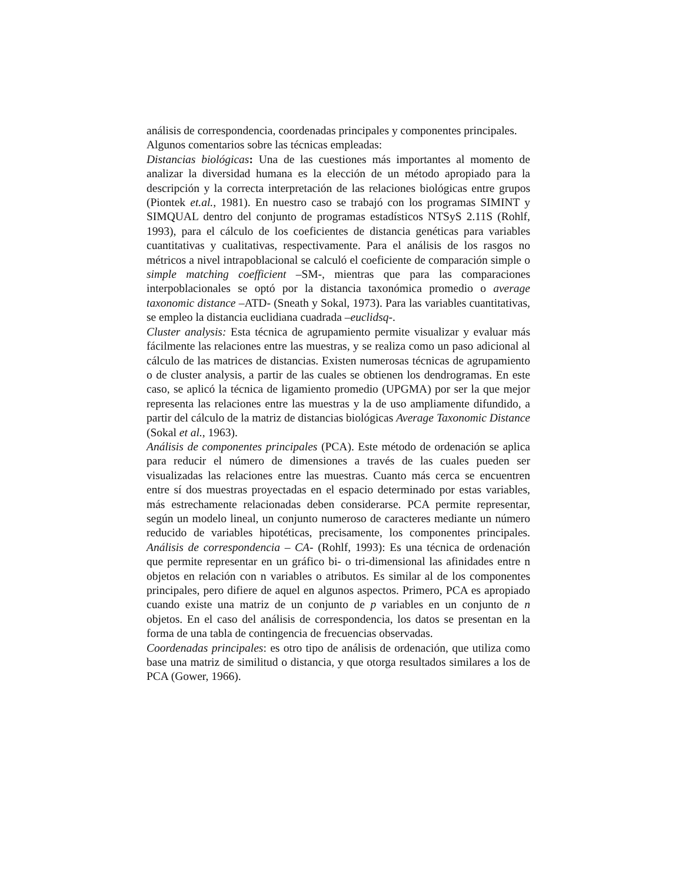análisis de correspondencia, coordenadas principales y componentes principales.
Algunos comentarios sobre las técnicas empleadas:
Distancias biológicas: Una de las cuestiones más importantes al momento de analizar la diversidad humana es la elección de un método apropiado para la descripción y la correcta interpretación de las relaciones biológicas entre grupos (Piontek et.al., 1981). En nuestro caso se trabajó con los programas SIMINT y SIMQUAL dentro del conjunto de programas estadísticos NTSyS 2.11S (Rohlf, 1993), para el cálculo de los coeficientes de distancia genéticas para variables cuantitativas y cualitativas, respectivamente. Para el análisis de los rasgos no métricos a nivel intrapoblacional se calculó el coeficiente de comparación simple o simple matching coefficient –SM-, mientras que para las comparaciones interpoblacionales se optó por la distancia taxonómica promedio o average taxonomic distance –ATD- (Sneath y Sokal, 1973). Para las variables cuantitativas, se empleo la distancia euclidiana cuadrada –euclidsq-.
Cluster analysis: Esta técnica de agrupamiento permite visualizar y evaluar más fácilmente las relaciones entre las muestras, y se realiza como un paso adicional al cálculo de las matrices de distancias. Existen numerosas técnicas de agrupamiento o de cluster analysis, a partir de las cuales se obtienen los dendrogramas. En este caso, se aplicó la técnica de ligamiento promedio (UPGMA) por ser la que mejor representa las relaciones entre las muestras y la de uso ampliamente difundido, a partir del cálculo de la matriz de distancias biológicas Average Taxonomic Distance (Sokal et al., 1963).
Análisis de componentes principales (PCA). Este método de ordenación se aplica para reducir el número de dimensiones a través de las cuales pueden ser visualizadas las relaciones entre las muestras. Cuanto más cerca se encuentren entre sí dos muestras proyectadas en el espacio determinado por estas variables, más estrechamente relacionadas deben considerarse. PCA permite representar, según un modelo lineal, un conjunto numeroso de caracteres mediante un número reducido de variables hipotéticas, precisamente, los componentes principales. Análisis de correspondencia – CA- (Rohlf, 1993): Es una técnica de ordenación que permite representar en un gráfico bi- o tri-dimensional las afinidades entre n objetos en relación con n variables o atributos. Es similar al de los componentes principales, pero difiere de aquel en algunos aspectos. Primero, PCA es apropiado cuando existe una matriz de un conjunto de p variables en un conjunto de n objetos. En el caso del análisis de correspondencia, los datos se presentan en la forma de una tabla de contingencia de frecuencias observadas.
Coordenadas principales: es otro tipo de análisis de ordenación, que utiliza como base una matriz de similitud o distancia, y que otorga resultados similares a los de PCA (Gower, 1966).